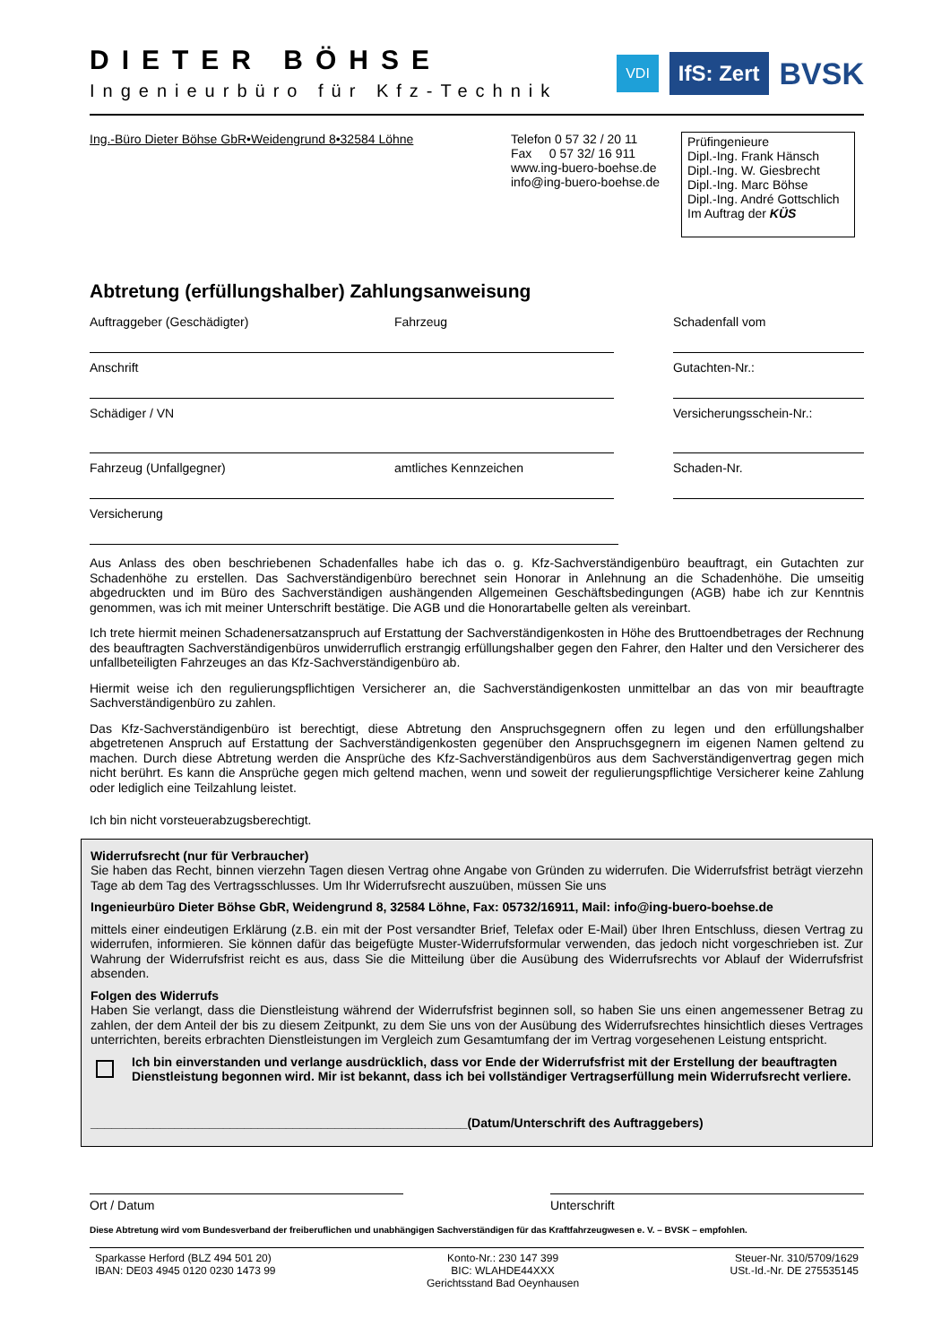DIETER BÖHSE
Ingenieurbüro für Kfz-Technik
VDI IfS: Zert BVSK
Ing.-Büro Dieter Böhse GbR•Weidengrund 8•32584 Löhne Telefon 0 57 32 / 20 11
Fax 0 57 32/ 16 911
www.ing-buero-boehse.de
info@ing-buero-boehse.de
Prüfingenieure
Dipl.-Ing. Frank Hänsch
Dipl.-Ing. W. Giesbrecht
Dipl.-Ing. Marc Böhse
Dipl.-Ing. André Gottschlich
Im Auftrag der KÜS
Abtretung (erfüllungshalber) Zahlungsanweisung
Auftraggeber (Geschädigter) Fahrzeug Schadenfall vom
Anschrift Gutachten-Nr.:
Schädiger / VN Versicherungsschein-Nr.:
Fahrzeug (Unfallgegner) amtliches Kennzeichen Schaden-Nr.
Versicherung
Aus Anlass des oben beschriebenen Schadenfalles habe ich das o. g. Kfz-Sachverständigenbüro beauftragt, ein Gutachten zur Schadenhöhe zu erstellen. Das Sachverständigenbüro berechnet sein Honorar in Anlehnung an die Schadenhöhe. Die umseitig abgedruckten und im Büro des Sachverständigen aushängenden Allgemeinen Geschäftsbedingungen (AGB) habe ich zur Kenntnis genommen, was ich mit meiner Unterschrift bestätige. Die AGB und die Honorartabelle gelten als vereinbart.
Ich trete hiermit meinen Schadenersatzanspruch auf Erstattung der Sachverständigenkosten in Höhe des Bruttoendbetrages der Rechnung des beauftragten Sachverständigenbüros unwiderruflich erstrangig erfüllungshalber gegen den Fahrer, den Halter und den Versicherer des unfallbeteiligten Fahrzeuges an das Kfz-Sachverständigenbüro ab.
Hiermit weise ich den regulierungspflichtigen Versicherer an, die Sachverständigenkosten unmittelbar an das von mir beauftragte Sachverständigenbüro zu zahlen.
Das Kfz-Sachverständigenbüro ist berechtigt, diese Abtretung den Anspruchsgegnern offen zu legen und den erfüllungshalber abgetretenen Anspruch auf Erstattung der Sachverständigenkosten gegenüber den Anspruchsgegnern im eigenen Namen geltend zu machen. Durch diese Abtretung werden die Ansprüche des Kfz-Sachverständigenbüros aus dem Sachverständigenvertrag gegen mich nicht berührt. Es kann die Ansprüche gegen mich geltend machen, wenn und soweit der regulierungspflichtige Versicherer keine Zahlung oder lediglich eine Teilzahlung leistet.
Ich bin nicht vorsteuerabzugsberechtigt.
Widerrufsrecht (nur für Verbraucher)
Sie haben das Recht, binnen vierzehn Tagen diesen Vertrag ohne Angabe von Gründen zu widerrufen. Die Widerrufsfrist beträgt vierzehn Tage ab dem Tag des Vertragsschlusses. Um Ihr Widerrufsrecht auszuüben, müssen Sie uns
Ingenieurbüro Dieter Böhse GbR, Weidengrund 8, 32584 Löhne, Fax: 05732/16911, Mail: info@ing-buero-boehse.de
mittels einer eindeutigen Erklärung (z.B. ein mit der Post versandter Brief, Telefax oder E-Mail) über Ihren Entschluss, diesen Vertrag zu widerrufen, informieren. Sie können dafür das beigefügte Muster-Widerrufsformular verwenden, das jedoch nicht vorgeschrieben ist. Zur Wahrung der Widerrufsfrist reicht es aus, dass Sie die Mitteilung über die Ausübung des Widerrufsrechts vor Ablauf der Widerrufsfrist absenden.
Folgen des Widerrufs
Haben Sie verlangt, dass die Dienstleistung während der Widerrufsfrist beginnen soll, so haben Sie uns einen angemessener Betrag zu zahlen, der dem Anteil der bis zu diesem Zeitpunkt, zu dem Sie uns von der Ausübung des Widerrufsrechtes hinsichtlich dieses Vertrages unterrichten, bereits erbrachten Dienstleistungen im Vergleich zum Gesamtumfang der im Vertrag vorgesehenen Leistung entspricht.
Ich bin einverstanden und verlange ausdrücklich, dass vor Ende der Widerrufsfrist mit der Erstellung der beauftragten Dienstleistung begonnen wird. Mir ist bekannt, dass ich bei vollständiger Vertragserfüllung mein Widerrufsrecht verliere.
______________________________________________________(Datum/Unterschrift des Auftraggebers)
Ort / Datum Unterschrift
Diese Abtretung wird vom Bundesverband der freiberuflichen und unabhängigen Sachverständigen für das Kraftfahrzeugwesen e. V. – BVSK – empfohlen.
Sparkasse Herford (BLZ 494 501 20)
IBAN: DE03 4945 0120 0230 1473 99
Konto-Nr.: 230 147 399
BIC: WLAHDE44XXX
Gerichtsstand Bad Oeynhausen
Steuer-Nr. 310/5709/1629
USt.-Id.-Nr. DE 275535145